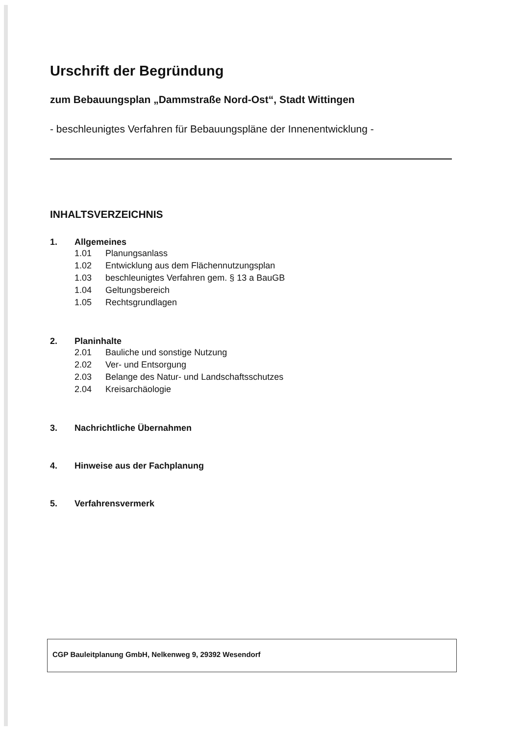Urschrift der Begründung
zum Bebauungsplan „Dammstraße Nord-Ost“, Stadt Wittingen
- beschleunigtes Verfahren für Bebauungspläne der Innenentwicklung -
INHALTSVERZEICHNIS
1. Allgemeines
1.01 Planungsanlass
1.02 Entwicklung aus dem Flächennutzungsplan
1.03 beschleunigtes Verfahren gem. § 13 a BauGB
1.04 Geltungsbereich
1.05 Rechtsgrundlagen
2. Planinhalte
2.01 Bauliche und sonstige Nutzung
2.02 Ver- und Entsorgung
2.03 Belange des Natur- und Landschaftsschutzes
2.04 Kreisarchäologie
3. Nachrichtliche Übernahmen
4. Hinweise aus der Fachplanung
5. Verfahrensvermerk
CGP Bauleitplanung GmbH, Nelkenweg 9, 29392 Wesendorf